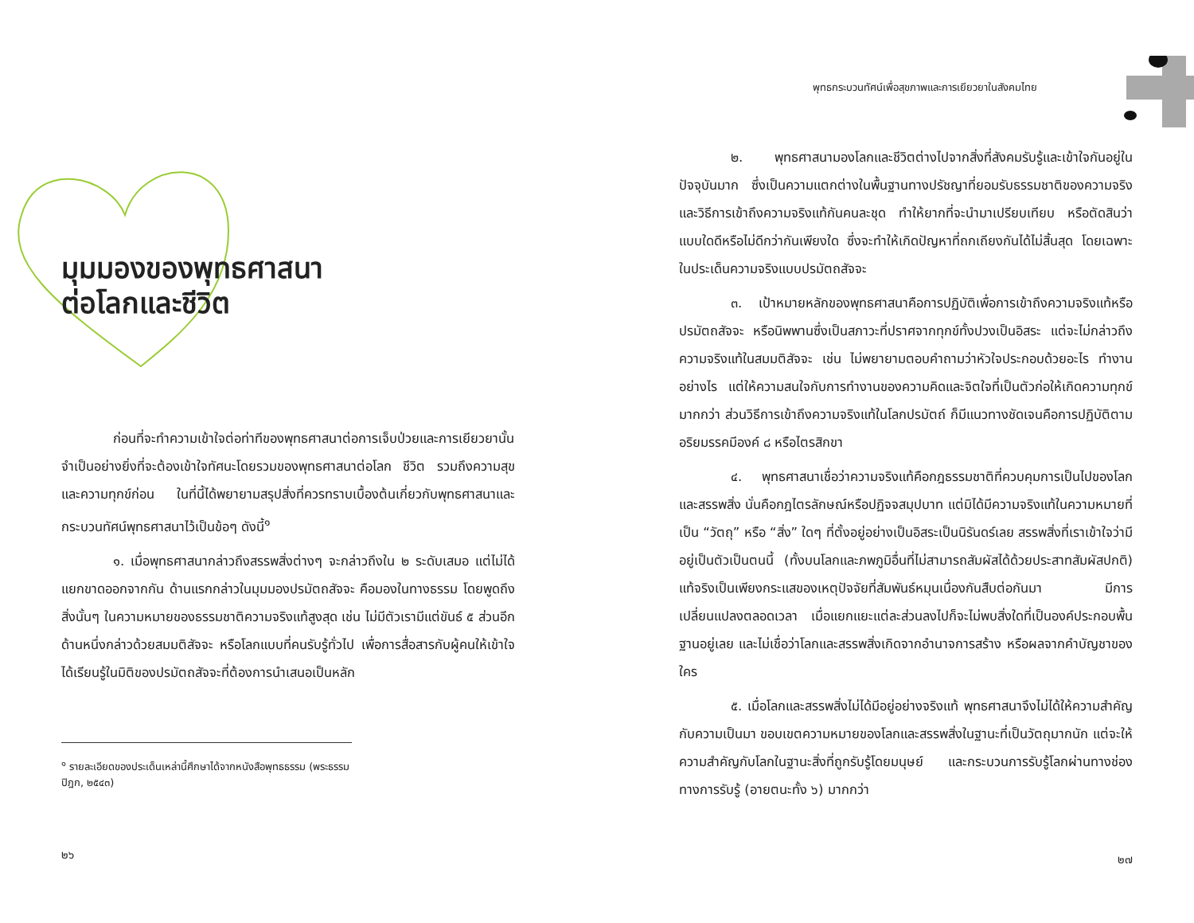มุมมองของพุทธศาสนา
ต่อโลกและชีวิต
ก่อนที่จะทำความเข้าใจต่อท่าทีของพุทธศาสนาต่อการเจ็บป่วยและการเยียวยานั้น จำเป็นอย่างยิ่งที่จะต้องเข้าใจทัศนะโดยรวมของพุทธศาสนาต่อโลก ชีวิต รวมถึงความสุขและความทุกข์ก่อน ในที่นี้ได้พยายามสรุปสิ่งที่ควรทราบเบื้องต้นเกี่ยวกับพุทธศาสนาและกระบวนทัศน์พุทธศาสนาไว้เป็นข้อๆ ดังนี้<sup>๑</sup>
๑. เมื่อพุทธศาสนากล่าวถึงสรรพสิ่งต่างๆ จะกล่าวถึงใน ๒ ระดับเสมอ แต่ไม่ได้แยกขาดออกจากกัน ด้านแรกกล่าวในมุมมองปรมัตถสัจจะ คือมองในทางธรรม โดยพูดถึงสิ่งนั้นๆ ในความหมายของธรรมชาติความจริงแท้สูงสุด เช่น ไม่มีตัวเรามีแต่ขันธ์ ๕ ส่วนอีกด้านหนึ่งกล่าวด้วยสมมติสัจจะ หรือโลกแบบที่คนรับรู้ทั่วไป เพื่อการสื่อสารกับผู้คนให้เข้าใจได้เรียนรู้ในมิติของปรมัตถสัจจะที่ต้องการนำเสนอเป็นหลัก
<sup>๑</sup> รายละเอียดของประเด็นเหล่านี้ศึกษาได้จากหนังสือพุทธธรรม (พระธรรมปิฎก, ๒๕๔๓)
๒๖
พุทธกระบวนทัศน์เพื่อสุขภาพและการเยียวยาในสังคมไทย
๒. พุทธศาสนามองโลกและชีวิตต่างไปจากสิ่งที่สังคมรับรู้และเข้าใจกันอยู่ในปัจจุบันมาก ซึ่งเป็นความแตกต่างในพื้นฐานทางปรัชญาที่ยอมรับธรรมชาติของความจริงและวิธีการเข้าถึงความจริงแท้กันคนละชุด ทำให้ยากที่จะนำมาเปรียบเทียบ หรือตัดสินว่าแบบใดดีหรือไม่ดีกว่ากันเพียงใด ซึ่งจะทำให้เกิดปัญหาที่ถกเถียงกันได้ไม่สิ้นสุด โดยเฉพาะในประเด็นความจริงแบบปรมัตถสัจจะ
๓. เป้าหมายหลักของพุทธศาสนาคือการปฏิบัติเพื่อการเข้าถึงความจริงแท้หรือปรมัตถสัจจะ หรือนิพพานซึ่งเป็นสภาวะที่ปราศจากทุกข์ทั้งปวงเป็นอิสระ แต่จะไม่กล่าวถึงความจริงแท้ในสมมติสัจจะ เช่น ไม่พยายามตอบคำถามว่าหัวใจประกอบด้วยอะไร ทำงานอย่างไร แต่ให้ความสนใจกับการทำงานของความคิดและจิตใจที่เป็นตัวก่อให้เกิดความทุกข์มากกว่า ส่วนวิธีการเข้าถึงความจริงแท้ในโลกปรมัตถ์ ก็มีแนวทางชัดเจนคือการปฏิบัติตามอริยมรรคมีองค์ ๘ หรือไตรสิกขา
๔. พุทธศาสนาเชื่อว่าความจริงแท้คือกฎธรรมชาติที่ควบคุมการเป็นไปของโลกและสรรพสิ่ง นั่นคือกฎไตรลักษณ์หรือปฏิจจสมุปบาท แต่มิได้มีความจริงแท้ในความหมายที่เป็น “วัตถุ” หรือ “สิ่ง” ใดๆ ที่ตั้งอยู่อย่างเป็นอิสระเป็นนิรันดร์เลย สรรพสิ่งที่เราเข้าใจว่ามีอยู่เป็นตัวเป็นตนนี้ (ทั้งบนโลกและภพภูมิอื่นที่ไม่สามารถสัมผัสได้ด้วยประสาทสัมผัสปกติ) แท้จริงเป็นเพียงกระแสของเหตุปัจจัยที่สัมพันธ์หมุนเนื่องกันสืบต่อกันมา มีการเปลี่ยนแปลงตลอดเวลา เมื่อแยกแยะแต่ละส่วนลงไปก็จะไม่พบสิ่งใดที่เป็นองค์ประกอบพื้นฐานอยู่เลย และไม่เชื่อว่าโลกและสรรพสิ่งเกิดจากอำนาจการสร้าง หรือผลจากคำบัญชาของใคร
๕. เมื่อโลกและสรรพสิ่งไม่ได้มีอยู่อย่างจริงแท้ พุทธศาสนาจึงไม่ได้ให้ความสำคัญกับความเป็นมา ขอบเขตความหมายของโลกและสรรพสิ่งในฐานะที่เป็นวัตถุมากนัก แต่จะให้ความสำคัญกับโลกในฐานะสิ่งที่ถูกรับรู้โดยมนุษย์ และกระบวนการรับรู้โลกผ่านทางช่องทางการรับรู้ (อายตนะทั้ง ๖) มากกว่า
๒๗